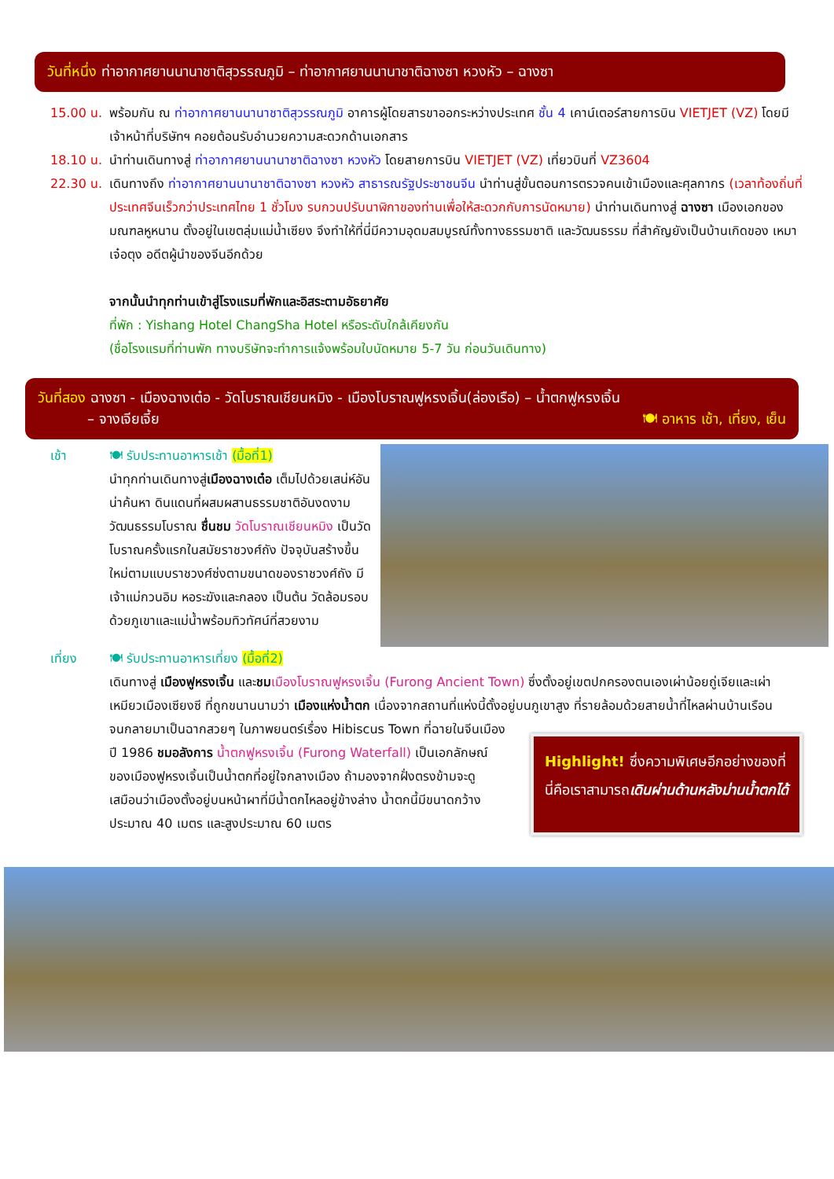วันที่หนึ่ง ท่าอากาศยานนานาชาติสุวรรณภูมิ – ท่าอากาศยานนานาชาติฉางซา หวงหัว – ฉางซา
15.00 น.
พร้อมกัน ณ ท่าอากาศยานนานาชาติสุวรรณภูมิ อาคารผู้โดยสารขาออกระหว่างประเทศ ชั้น 4 เคาน์เตอร์สายการบิน VIETJET (VZ) โดยมีเจ้าหน้าที่บริษัทฯ คอยต้อนรับอำนวยความสะดวกด้านเอกสาร
18.10 น.
นำท่านเดินทางสู่ ท่าอากาศยานนานาชาติฉางซา หวงหัว โดยสายการบิน VIETJET (VZ) เที่ยวบินที่ VZ3604
22.30 น.
เดินทางถึง ท่าอากาศยานนานาชาติฉางซา หวงหัว สาธารณรัฐประชาชนจีน นำท่านสู่ขั้นตอนการตรวจคนเข้าเมืองและศุลกากร (เวลาท้องถิ่นที่ประเทศจีนเร็วกว่าประเทศไทย 1 ชั่วโมง รบกวนปรับนาฬิกาของท่านเพื่อให้สะดวกกับการนัดหมาย) นำท่านเดินทางสู่ ฉางซา เมืองเอกของมณฑลหูหนาน ตั้งอยู่ในเขตลุ่มแม่น้ำเซียง จึงทำให้ที่นี่มีความอุดมสมบูรณ์ทั้งทางธรรมชาติ และวัฒนธรรม ที่สำคัญยังเป็นบ้านเกิดของ เหมา เจ๋อตุง อดีตผู้นำของจีนอีกด้วย
จากนั้นนำทุกท่านเข้าสู่โรงแรมที่พักและอิสระตามอัธยาศัย
ที่พัก : Yishang Hotel ChangSha Hotel หรือระดับใกล้เคียงกัน
(ชื่อโรงแรมที่ท่านพัก ทางบริษัทจะทำการแจ้งพร้อมใบนัดหมาย 5-7 วัน ก่อนวันเดินทาง)
วันที่สอง ฉางซา - เมืองฉางเต๋อ - วัดโบราณเชียนหมิง - เมืองโบราณฟูหรงเจิ้น(ล่องเรือ) – น้ำตกฟูหรงเจิ้น
– จางเจียเจี้ย 🍽 อาหาร เช้า, เที่ยง, เย็น
เช้า 🍽 รับประทานอาหารเช้า (มื้อที่1)
นำทุกท่านเดินทางสู่เมืองฉางเต๋อ เต็มไปด้วยเสน่ห์อันน่าค้นหา ดินแดนที่ผสมผสานธรรมชาติอันงดงาม วัฒนธรรมโบราณ ชื่นชม วัดโบราณเชียนหมิง เป็นวัดโบราณครั้งแรกในสมัยราชวงศ์ถัง ปัจจุบันสร้างขึ้นใหม่ตามแบบราชวงศ์ซ่งตามขนาดของราชวงศ์ถัง มีเจ้าแม่กวนอิม หอระฆังและกลอง เป็นต้น วัดล้อมรอบด้วยภูเขาและแม่น้ำพร้อมทิวทัศน์ที่สวยงาม
เที่ยง 🍽 รับประทานอาหารเที่ยง (มื้อที่2)
เดินทางสู่ เมืองฟูหรงเจิ้น และชม เมืองโบราณฟูหรงเจิ้น (Furong Ancient Town) ซึ่งตั้งอยู่เขตปกครองตนเองเผ่าน้อยถู่เจียและเผ่าเหมียวเมืองเซียงซี ที่ถูกขนานนามว่า เมืองแห่งน้ำตก เนื่องจากสถานที่แห่งนี้ตั้งอยู่บนภูเขาสูง ที่รายล้อมด้วยสายน้ำที่ไหลผ่านบ้านเรือน
จนกลายมาเป็นฉากสวยๆ ในภาพยนตร์เรื่อง Hibiscus Town ที่ฉายในจีนเมืองปี 1986 ชมอลังการ น้ำตกฟูหรงเจิ้น (Furong Waterfall) เป็นเอกลักษณ์ของเมืองฟูหรงเจิ้นเป็นน้ำตกที่อยู่ใจกลางเมือง ถ้ามองจากฝั่งตรงข้ามจะดูเสมือนว่าเมืองตั้งอยู่บนหน้าผาที่มีน้ำตกไหลอยู่ข้างล่าง น้ำตกนี้มีขนาดกว้างประมาณ 40 เมตร และสูงประมาณ 60 เมตร
Highlight! ซึ่งความพิเศษอีกอย่างของที่นี่คือเราสามารถเดินผ่านด้านหลังม่านน้ำตกได้